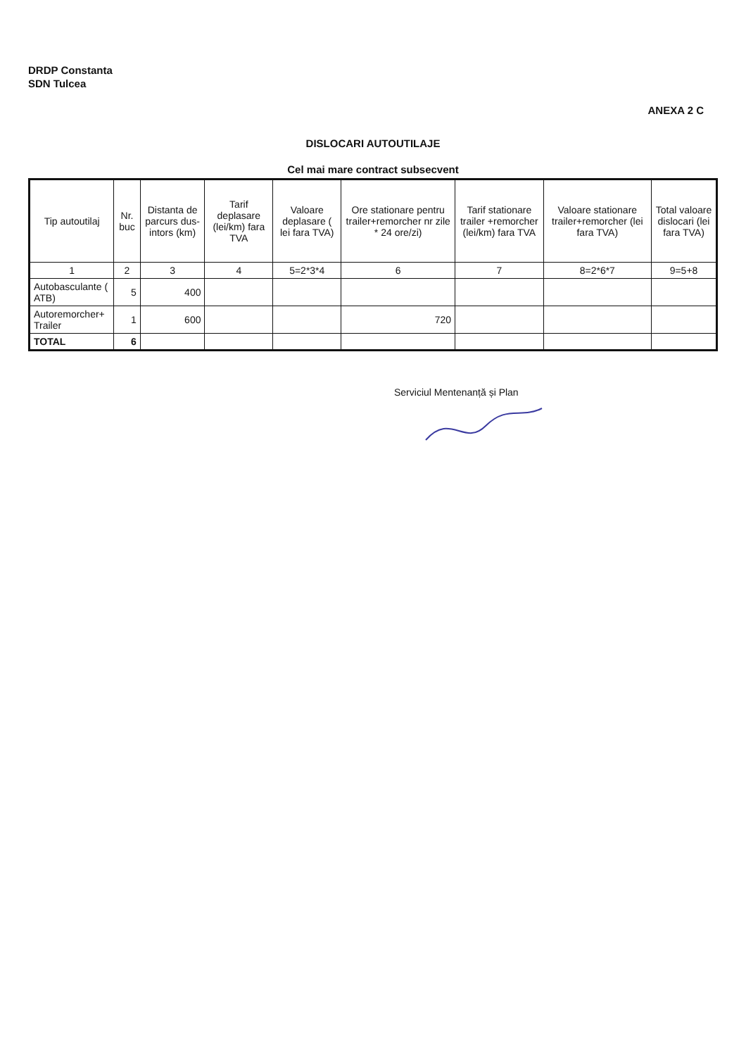DRDP Constanta
SDN Tulcea
ANEXA 2 C
DISLOCARI AUTOUTILAJE
Cel mai mare contract subsecvent
| Tip autoutilaj | Nr. buc | Distanta de parcurs dus-intors (km) | Tarif deplasare (lei/km) fara TVA | Valoare deplasare ( lei fara TVA) | Ore stationare pentru trailer+remorcher nr zile * 24 ore/zi) | Tarif stationare trailer +remorcher (lei/km) fara TVA | Valoare stationare trailer+remorcher (lei fara TVA) | Total valoare dislocari (lei fara TVA) |
| --- | --- | --- | --- | --- | --- | --- | --- | --- |
| 1 | 2 | 3 | 4 | 5=2*3*4 | 6 | 7 | 8=2*6*7 | 9=5+8 |
| Autobasculante ( ATB) | 5 | 400 | | | | | | |
| Autoremorcher+ Trailer | 1 | 600 | | | 720 | | | |
| TOTAL | 6 | | | | | | | |
Serviciul Mentenanță și Plan